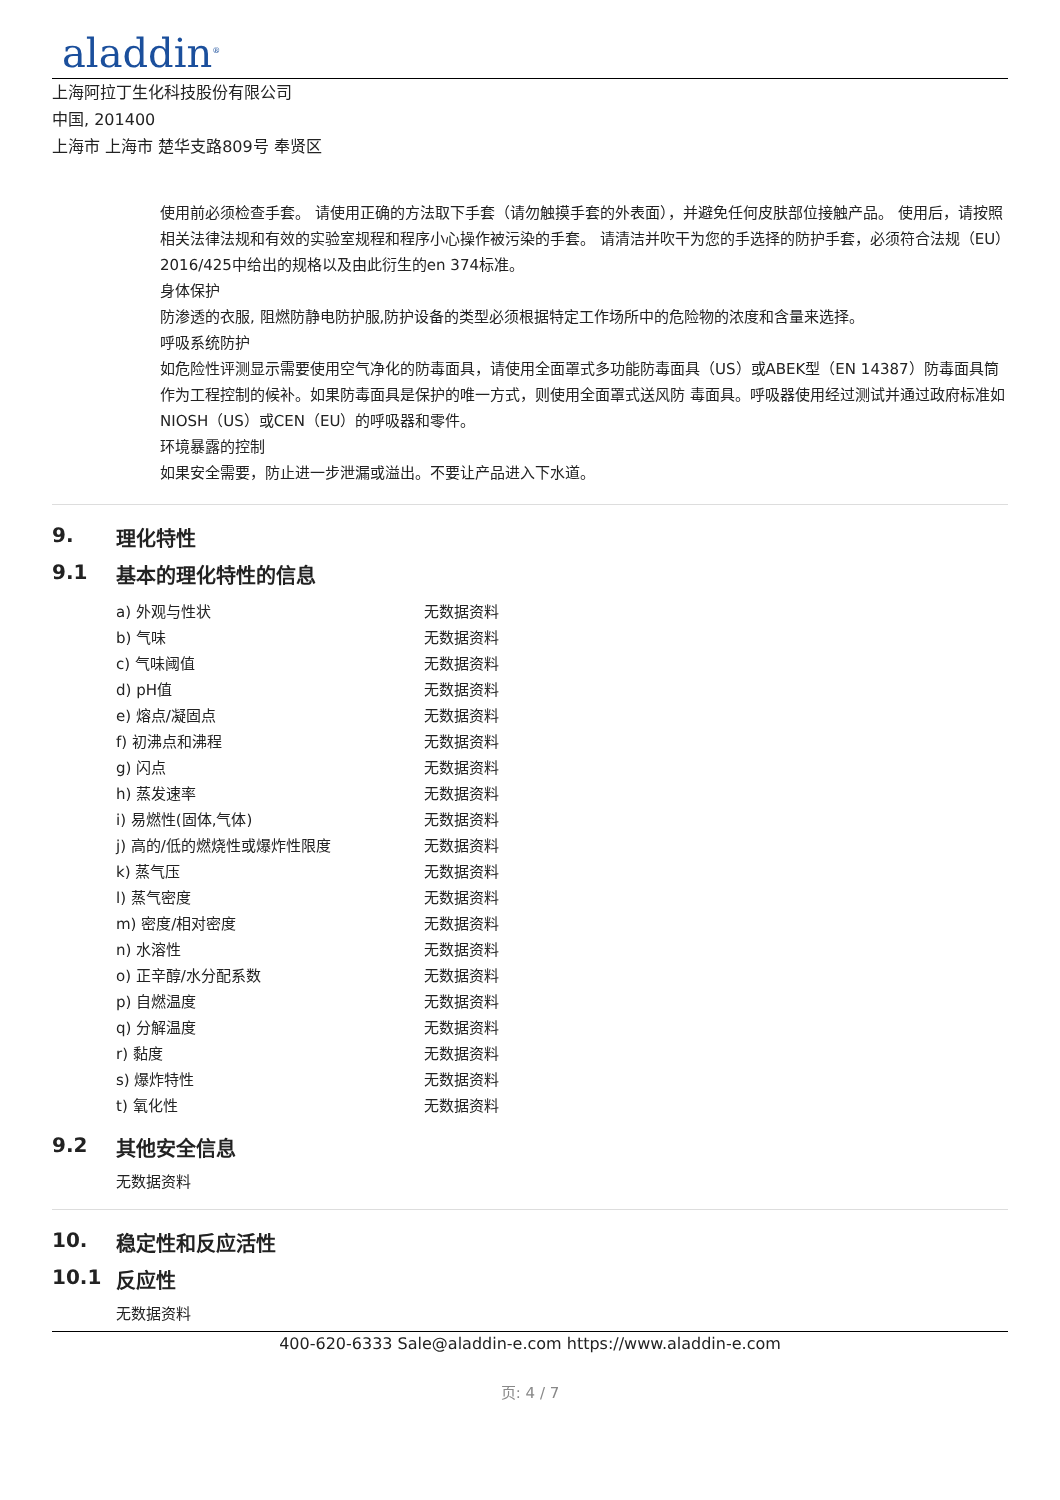aladdin<sup>®</sup>
上海阿拉丁生化科技股份有限公司
中国, 201400
上海市 上海市 楚华支路809号 奉贤区
使用前必须检查手套。 请使用正确的方法取下手套（请勿触摸手套的外表面），并避免任何皮肤部位接触产品。 使用后，请按照相关法律法规和有效的实验室规程和程序小心操作被污染的手套。 请清洁并吹干为您的手选择的防护手套，必须符合法规（EU）2016/425中给出的规格以及由此衍生的en 374标准。
身体保护
防渗透的衣服, 阻燃防静电防护服,防护设备的类型必须根据特定工作场所中的危险物的浓度和含量来选择。
呼吸系统防护
如危险性评测显示需要使用空气净化的防毒面具，请使用全面罩式多功能防毒面具（US）或ABEK型（EN 14387）防毒面具筒作为工程控制的候补。如果防毒面具是保护的唯一方式，则使用全面罩式送风防 毒面具。呼吸器使用经过测试并通过政府标准如NIOSH（US）或CEN（EU）的呼吸器和零件。
环境暴露的控制
如果安全需要，防止进一步泄漏或溢出。不要让产品进入下水道。
9. 理化特性
9.1 基本的理化特性的信息
| a) 外观与性状 | 无数据资料 |
| b) 气味 | 无数据资料 |
| c) 气味阈值 | 无数据资料 |
| d) pH值 | 无数据资料 |
| e) 熔点/凝固点 | 无数据资料 |
| f) 初沸点和沸程 | 无数据资料 |
| g) 闪点 | 无数据资料 |
| h) 蒸发速率 | 无数据资料 |
| i) 易燃性(固体,气体) | 无数据资料 |
| j) 高的/低的燃烧性或爆炸性限度 | 无数据资料 |
| k) 蒸气压 | 无数据资料 |
| l) 蒸气密度 | 无数据资料 |
| m) 密度/相对密度 | 无数据资料 |
| n) 水溶性 | 无数据资料 |
| o) 正辛醇/水分配系数 | 无数据资料 |
| p) 自燃温度 | 无数据资料 |
| q) 分解温度 | 无数据资料 |
| r) 黏度 | 无数据资料 |
| s) 爆炸特性 | 无数据资料 |
| t) 氧化性 | 无数据资料 |
9.2 其他安全信息
无数据资料
10. 稳定性和反应活性
10.1 反应性
无数据资料
400-620-6333 Sale@aladdin-e.com https://www.aladdin-e.com
页: 4 / 7